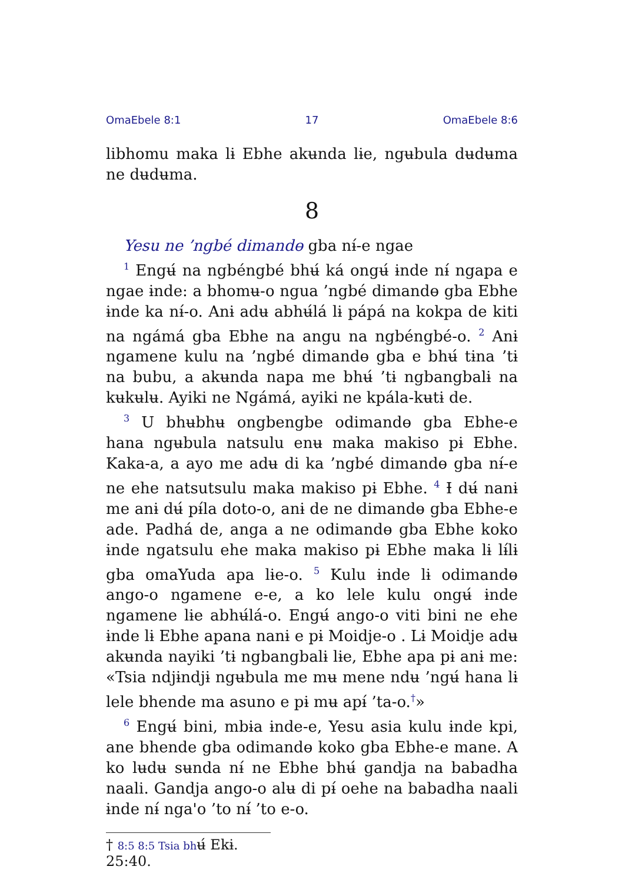OmaEbele 8:1 17 OmaEbele 8:6
libhomu maka lɨ Ebhe akʉnda lɨe, ngʉbula dʉdʉma ne dʉdʉma.
8
Yesu ne ’ngbé dimandɵ gba nɨ́-e ngae
<sup>1</sup> Engʉ́ na ngbéngbé bhʉ́ ká ongʉ́ ɨnde nɨ́ ngapa e ngae ɨnde: a bhomʉ-o ngua ’ngbé dimandɵ gba Ebhe ɨnde ka nɨ́-o. Anɨ adʉ abhʉ́lá lɨ pápá na kokpa de kiti na ngámá gba Ebhe na angu na ngbéngbé-o. <sup>2</sup> Anɨ ngamene kulu na ’ngbé dimandɵ gba e bhʉ́ tɨna ’tɨ na bubu, a akʉnda napa me bhʉ́ ’tɨ ngbangbalɨ na kʉkʉlʉ. Ayiki ne Ngámá, ayiki ne kpála-kʉtɨ de.
<sup>3</sup> U bhʉbhʉ ongbengbe odimandɵ gba Ebhe-e hana ngʉbula natsulu enʉ maka makiso pɨ Ebhe. Kaka-a, a ayo me adʉ di ka ’ngbé dimandɵ gba nɨ́-e ne ehe natsutsulu maka makiso pɨ Ebhe. <sup>4</sup> Ɨ dʉ́ nanɨ me anɨ dʉ́ pɨ́la doto-o, anɨ de ne dimandɵ gba Ebhe-e ade. Padhá de, anga a ne odimandɵ gba Ebhe koko ɨnde ngatsulu ehe maka makiso pɨ Ebhe maka lɨ lɨ́lɨ gba omaYuda apa lɨe-o. <sup>5</sup> Kulu ɨnde lɨ odimandɵ ango-o ngamene e-e, a ko lele kulu ongʉ́ ɨnde ngamene lɨe abhʉ́lá-o. Engʉ́ ango-o viti bini ne ehe ɨnde lɨ Ebhe apana nanɨ e pɨ Moidje-o . Lɨ Moidje adʉ akʉnda nayiki ’tɨ ngbangbalɨ lɨe, Ebhe apa pɨ anɨ me: «Tsia ndjɨndjɨ ngʉbula me mʉ mene ndʉ ’ngʉ́ hana lɨ lele bhende ma asuno e pɨ mʉ apɨ́ ’ta-o.<sup>†</sup>»
<sup>6</sup> Engʉ́ bini, mbɨa ɨnde-e, Yesu asia kulu ɨnde kpi, ane bhende gba odimandɵ koko gba Ebhe-e mane. A ko lʉdʉ sʉnda nɨ́ ne Ebhe bhʉ́ gandja na babadha naali. Gandja ango-o alʉ di pɨ́ oehe na babadha naali ɨnde nɨ́ nga'o ’to nɨ́ ’to e-o.
† 8:5 8:5 Tsia bhʉ́ Ekɨ. 25:40.